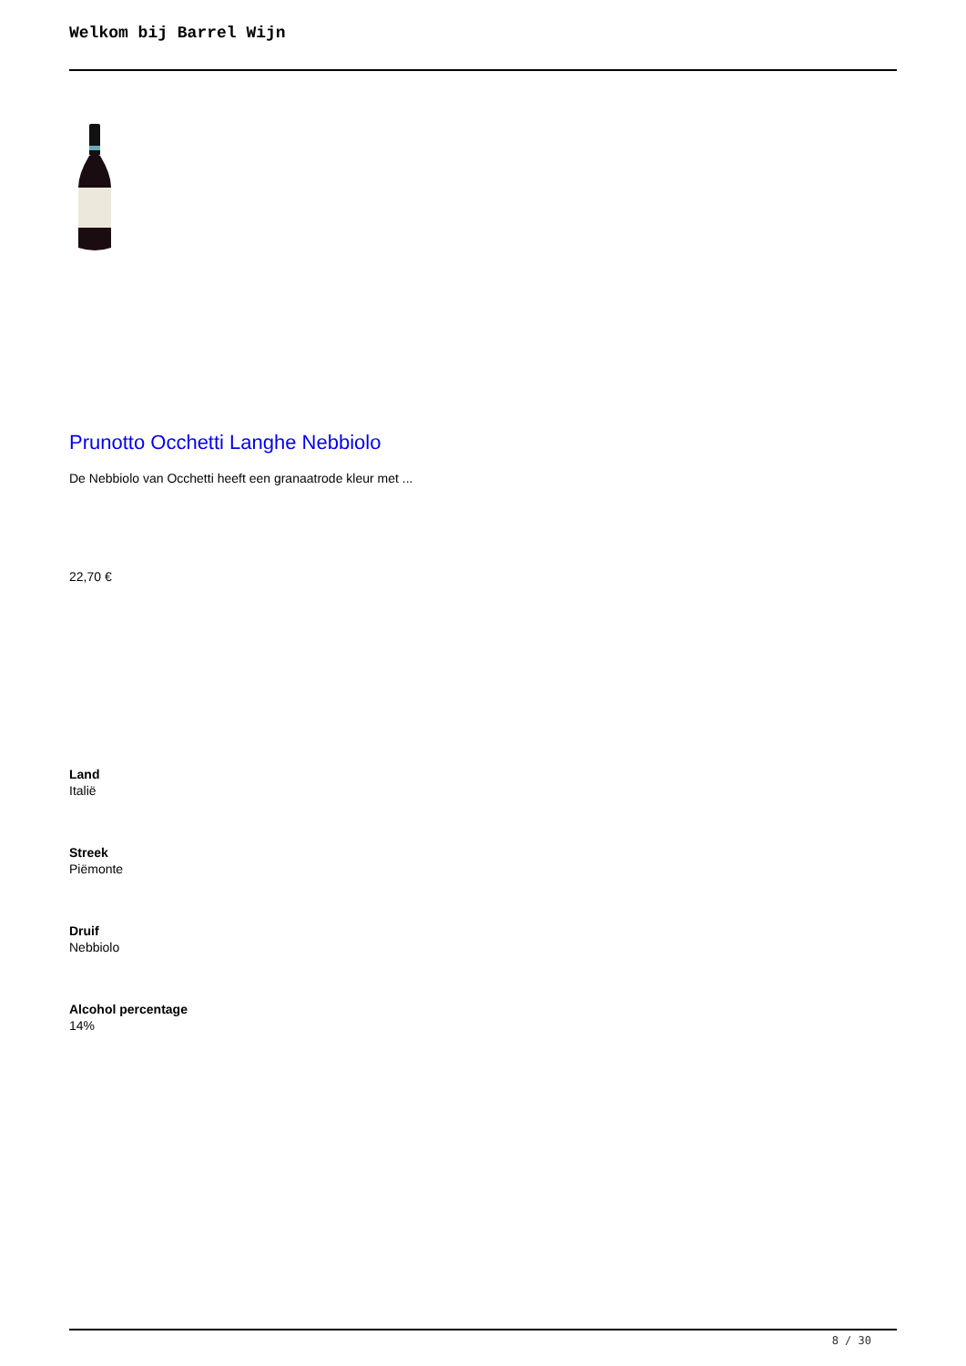Welkom bij Barrel Wijn
Prunotto Occhetti Langhe Nebbiolo
De Nebbiolo van Occhetti heeft een granaatrode kleur met ...
22,70 €
Land
Italië
Streek
Piëmonte
Druif
Nebbiolo
Alcohol percentage
14%
8 / 30